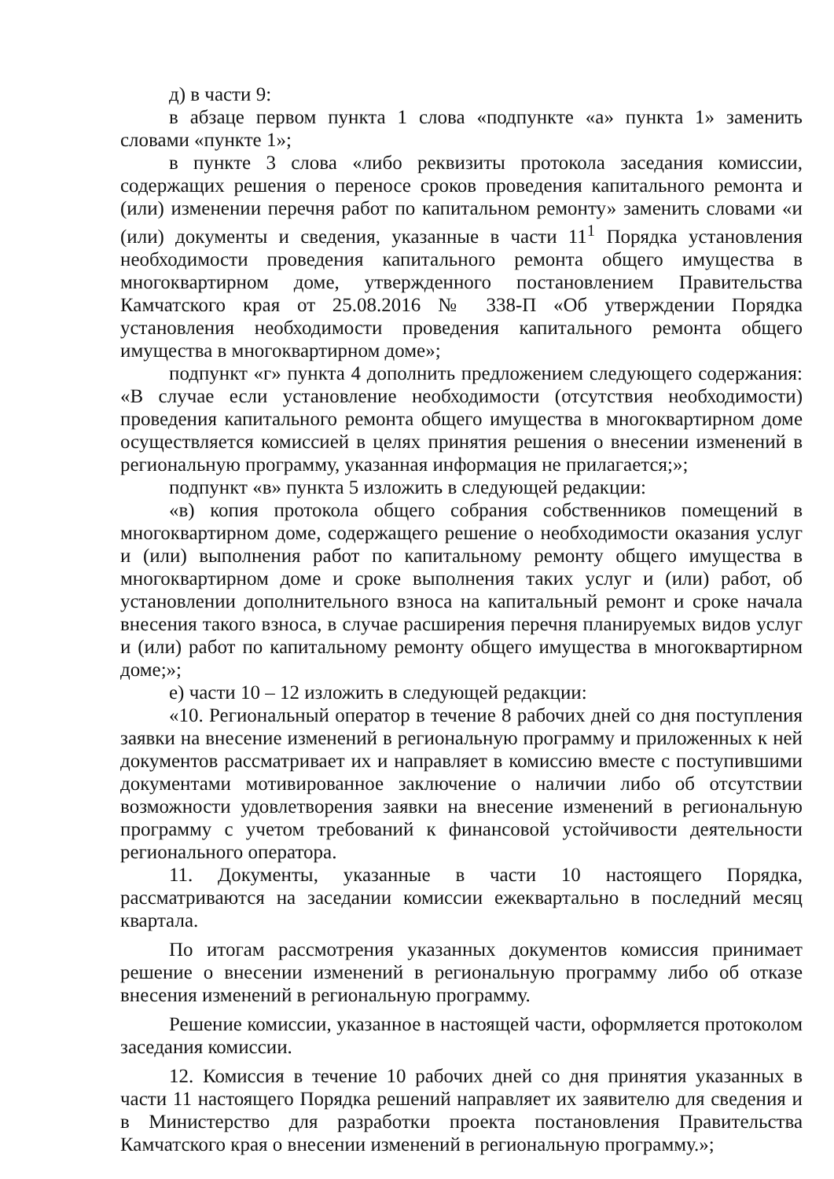д) в части 9:
в абзаце первом пункта 1 слова «подпункте «а» пункта 1» заменить словами «пункте 1»;
в пункте 3 слова «либо реквизиты протокола заседания комиссии, содержащих решения о переносе сроков проведения капитального ремонта и (или) изменении перечня работ по капитальном ремонту» заменить словами «и (или) документы и сведения, указанные в части 11<sup>1</sup> Порядка установления необходимости проведения капитального ремонта общего имущества в многоквартирном доме, утвержденного постановлением Правительства Камчатского края от 25.08.2016 № 338-П «Об утверждении Порядка установления необходимости проведения капитального ремонта общего имущества в многоквартирном доме»;
подпункт «г» пункта 4 дополнить предложением следующего содержания: «В случае если установление необходимости (отсутствия необходимости) проведения капитального ремонта общего имущества в многоквартирном доме осуществляется комиссией в целях принятия решения о внесении изменений в региональную программу, указанная информация не прилагается;»;
подпункт «в» пункта 5 изложить в следующей редакции:
«в) копия протокола общего собрания собственников помещений в многоквартирном доме, содержащего решение о необходимости оказания услуг и (или) выполнения работ по капитальному ремонту общего имущества в многоквартирном доме и сроке выполнения таких услуг и (или) работ, об установлении дополнительного взноса на капитальный ремонт и сроке начала внесения такого взноса, в случае расширения перечня планируемых видов услуг и (или) работ по капитальному ремонту общего имущества в многоквартирном доме;»;
е) части 10 – 12 изложить в следующей редакции:
«10. Региональный оператор в течение 8 рабочих дней со дня поступления заявки на внесение изменений в региональную программу и приложенных к ней документов рассматривает их и направляет в комиссию вместе с поступившими документами мотивированное заключение о наличии либо об отсутствии возможности удовлетворения заявки на внесение изменений в региональную программу с учетом требований к финансовой устойчивости деятельности регионального оператора.
11. Документы, указанные в части 10 настоящего Порядка, рассматриваются на заседании комиссии ежеквартально в последний месяц квартала.
По итогам рассмотрения указанных документов комиссия принимает решение о внесении изменений в региональную программу либо об отказе внесения изменений в региональную программу.
Решение комиссии, указанное в настоящей части, оформляется протоколом заседания комиссии.
12. Комиссия в течение 10 рабочих дней со дня принятия указанных в части 11 настоящего Порядка решений направляет их заявителю для сведения и в Министерство для разработки проекта постановления Правительства Камчатского края о внесении изменений в региональную программу.»;